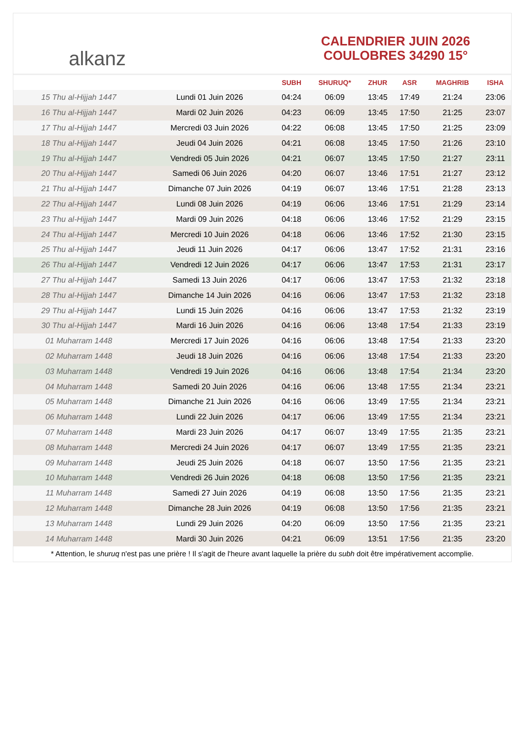alkanz
CALENDRIER JUIN 2026
COULOBRES 34290 15°
| | | SUBH | SHURUQ* | ZHUR | ASR | MAGHRIB | ISHA |
| --- | --- | --- | --- | --- | --- | --- | --- |
| 15 Thu al-Hijjah 1447 | Lundi 01 Juin 2026 | 04:24 | 06:09 | 13:45 | 17:49 | 21:24 | 23:06 |
| 16 Thu al-Hijjah 1447 | Mardi 02 Juin 2026 | 04:23 | 06:09 | 13:45 | 17:50 | 21:25 | 23:07 |
| 17 Thu al-Hijjah 1447 | Mercredi 03 Juin 2026 | 04:22 | 06:08 | 13:45 | 17:50 | 21:25 | 23:09 |
| 18 Thu al-Hijjah 1447 | Jeudi 04 Juin 2026 | 04:21 | 06:08 | 13:45 | 17:50 | 21:26 | 23:10 |
| 19 Thu al-Hijjah 1447 | Vendredi 05 Juin 2026 | 04:21 | 06:07 | 13:45 | 17:50 | 21:27 | 23:11 |
| 20 Thu al-Hijjah 1447 | Samedi 06 Juin 2026 | 04:20 | 06:07 | 13:46 | 17:51 | 21:27 | 23:12 |
| 21 Thu al-Hijjah 1447 | Dimanche 07 Juin 2026 | 04:19 | 06:07 | 13:46 | 17:51 | 21:28 | 23:13 |
| 22 Thu al-Hijjah 1447 | Lundi 08 Juin 2026 | 04:19 | 06:06 | 13:46 | 17:51 | 21:29 | 23:14 |
| 23 Thu al-Hijjah 1447 | Mardi 09 Juin 2026 | 04:18 | 06:06 | 13:46 | 17:52 | 21:29 | 23:15 |
| 24 Thu al-Hijjah 1447 | Mercredi 10 Juin 2026 | 04:18 | 06:06 | 13:46 | 17:52 | 21:30 | 23:15 |
| 25 Thu al-Hijjah 1447 | Jeudi 11 Juin 2026 | 04:17 | 06:06 | 13:47 | 17:52 | 21:31 | 23:16 |
| 26 Thu al-Hijjah 1447 | Vendredi 12 Juin 2026 | 04:17 | 06:06 | 13:47 | 17:53 | 21:31 | 23:17 |
| 27 Thu al-Hijjah 1447 | Samedi 13 Juin 2026 | 04:17 | 06:06 | 13:47 | 17:53 | 21:32 | 23:18 |
| 28 Thu al-Hijjah 1447 | Dimanche 14 Juin 2026 | 04:16 | 06:06 | 13:47 | 17:53 | 21:32 | 23:18 |
| 29 Thu al-Hijjah 1447 | Lundi 15 Juin 2026 | 04:16 | 06:06 | 13:47 | 17:53 | 21:32 | 23:19 |
| 30 Thu al-Hijjah 1447 | Mardi 16 Juin 2026 | 04:16 | 06:06 | 13:48 | 17:54 | 21:33 | 23:19 |
| 01 Muharram 1448 | Mercredi 17 Juin 2026 | 04:16 | 06:06 | 13:48 | 17:54 | 21:33 | 23:20 |
| 02 Muharram 1448 | Jeudi 18 Juin 2026 | 04:16 | 06:06 | 13:48 | 17:54 | 21:33 | 23:20 |
| 03 Muharram 1448 | Vendredi 19 Juin 2026 | 04:16 | 06:06 | 13:48 | 17:54 | 21:34 | 23:20 |
| 04 Muharram 1448 | Samedi 20 Juin 2026 | 04:16 | 06:06 | 13:48 | 17:55 | 21:34 | 23:21 |
| 05 Muharram 1448 | Dimanche 21 Juin 2026 | 04:16 | 06:06 | 13:49 | 17:55 | 21:34 | 23:21 |
| 06 Muharram 1448 | Lundi 22 Juin 2026 | 04:17 | 06:06 | 13:49 | 17:55 | 21:34 | 23:21 |
| 07 Muharram 1448 | Mardi 23 Juin 2026 | 04:17 | 06:07 | 13:49 | 17:55 | 21:35 | 23:21 |
| 08 Muharram 1448 | Mercredi 24 Juin 2026 | 04:17 | 06:07 | 13:49 | 17:55 | 21:35 | 23:21 |
| 09 Muharram 1448 | Jeudi 25 Juin 2026 | 04:18 | 06:07 | 13:50 | 17:56 | 21:35 | 23:21 |
| 10 Muharram 1448 | Vendredi 26 Juin 2026 | 04:18 | 06:08 | 13:50 | 17:56 | 21:35 | 23:21 |
| 11 Muharram 1448 | Samedi 27 Juin 2026 | 04:19 | 06:08 | 13:50 | 17:56 | 21:35 | 23:21 |
| 12 Muharram 1448 | Dimanche 28 Juin 2026 | 04:19 | 06:08 | 13:50 | 17:56 | 21:35 | 23:21 |
| 13 Muharram 1448 | Lundi 29 Juin 2026 | 04:20 | 06:09 | 13:50 | 17:56 | 21:35 | 23:21 |
| 14 Muharram 1448 | Mardi 30 Juin 2026 | 04:21 | 06:09 | 13:51 | 17:56 | 21:35 | 23:20 |
* Attention, le shuruq n'est pas une prière ! Il s'agit de l'heure avant laquelle la prière du subh doit être impérativement accomplie.